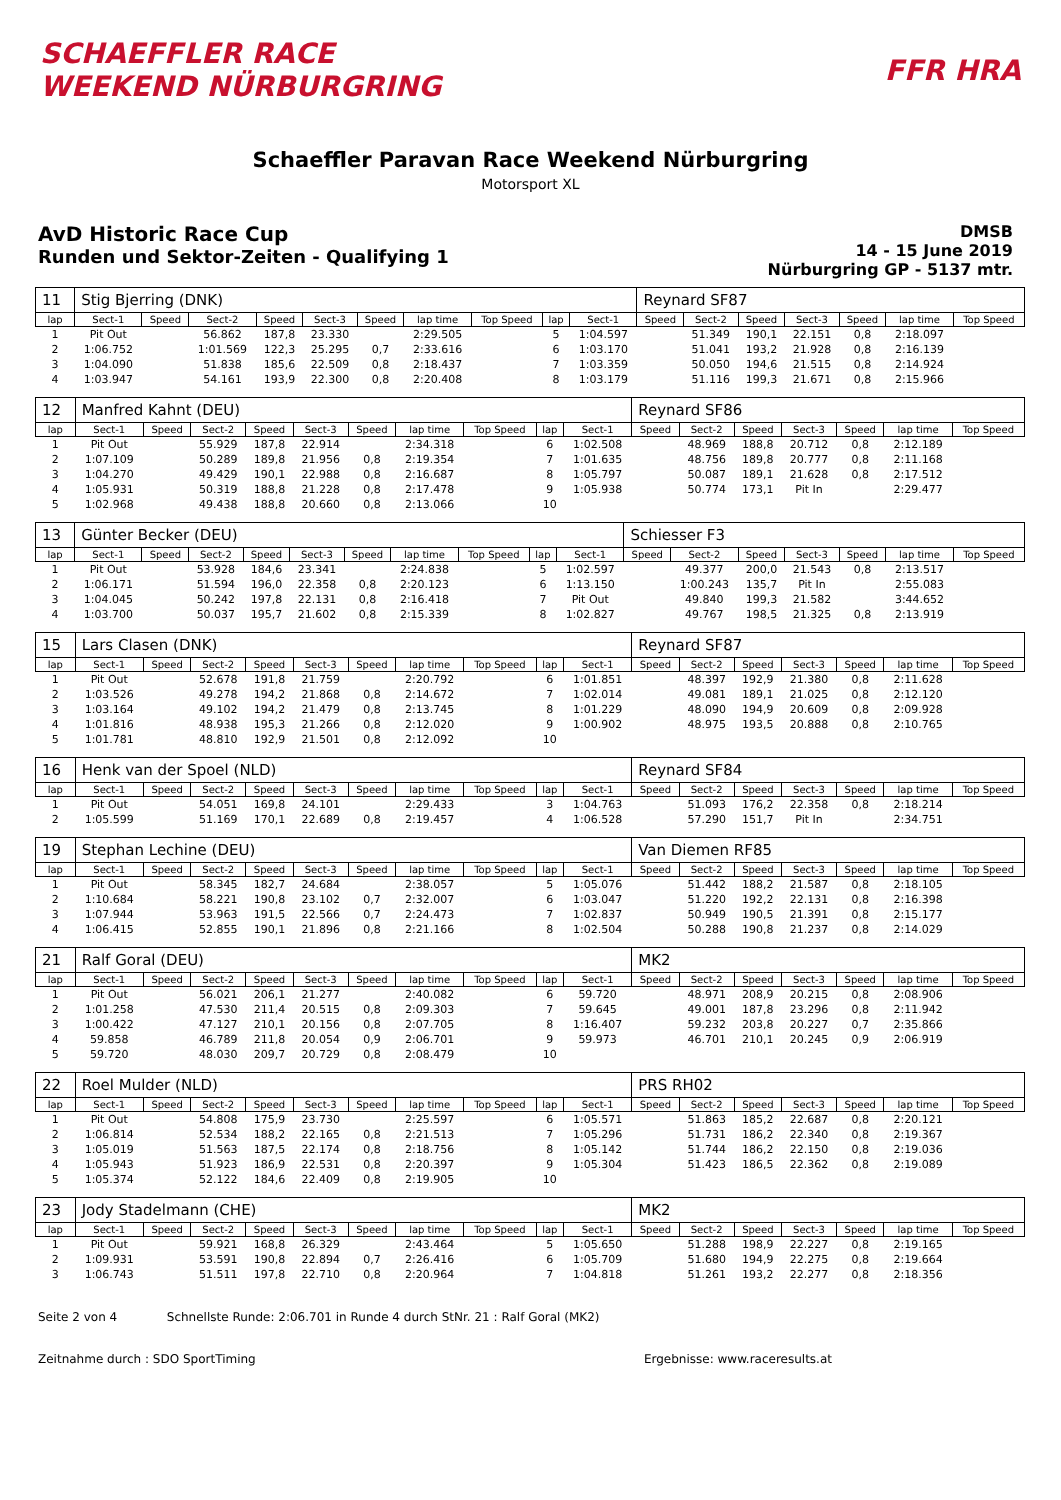SCHAEFFLER RACE
WEEKEND NÜRBURGRING
FFR HRA
Schaeffler Paravan Race Weekend Nürburgring
Motorsport XL
AvD Historic Race Cup
Runden und Sektor-Zeiten - Qualifying 1
DMSB
14 - 15 June 2019
Nürburgring GP - 5137 mtr.
| 11 | Stig Bjerring (DNK) | | | | | | | | | | Reynard SF87 | | | | | | |
| lap | Sect-1 | Speed | Sect-2 | Speed | Sect-3 | Speed | lap time | Top Speed | lap | Sect-1 | Speed | Sect-2 | Speed | Sect-3 | Speed | lap time | Top Speed |
| 1 | Pit Out | | 56.862 | 187,8 | 23.330 | | 2:29.505 | | 5 | 1:04.597 | | 51.349 | 190,1 | 22.151 | 0,8 | 2:18.097 | |
| 2 | 1:06.752 | | 1:01.569 | 122,3 | 25.295 | 0,7 | 2:33.616 | | 6 | 1:03.170 | | 51.041 | 193,2 | 21.928 | 0,8 | 2:16.139 | |
| 3 | 1:04.090 | | 51.838 | 185,6 | 22.509 | 0,8 | 2:18.437 | | 7 | 1:03.359 | | 50.050 | 194,6 | 21.515 | 0,8 | 2:14.924 | |
| 4 | 1:03.947 | | 54.161 | 193,9 | 22.300 | 0,8 | 2:20.408 | | 8 | 1:03.179 | | 51.116 | 199,3 | 21.671 | 0,8 | 2:15.966 | |
| 12 | Manfred Kahnt (DEU) | | | | | | | | | | Reynard SF86 | | | | | | |
| lap | Sect-1 | Speed | Sect-2 | Speed | Sect-3 | Speed | lap time | Top Speed | lap | Sect-1 | Speed | Sect-2 | Speed | Sect-3 | Speed | lap time | Top Speed |
| 1 | Pit Out | | 55.929 | 187,8 | 22.914 | | 2:34.318 | | 6 | 1:02.508 | | 48.969 | 188,8 | 20.712 | 0,8 | 2:12.189 | |
| 2 | 1:07.109 | | 50.289 | 189,8 | 21.956 | 0,8 | 2:19.354 | | 7 | 1:01.635 | | 48.756 | 189,8 | 20.777 | 0,8 | 2:11.168 | |
| 3 | 1:04.270 | | 49.429 | 190,1 | 22.988 | 0,8 | 2:16.687 | | 8 | 1:05.797 | | 50.087 | 189,1 | 21.628 | 0,8 | 2:17.512 | |
| 4 | 1:05.931 | | 50.319 | 188,8 | 21.228 | 0,8 | 2:17.478 | | 9 | 1:05.938 | | 50.774 | 173,1 | Pit In | | 2:29.477 | |
| 5 | 1:02.968 | | 49.438 | 188,8 | 20.660 | 0,8 | 2:13.066 | | 10 | | | | | | | | |
| 13 | Günter Becker (DEU) | | | | | | | | | | Schiesser F3 | | | | | | |
| lap | Sect-1 | Speed | Sect-2 | Speed | Sect-3 | Speed | lap time | Top Speed | lap | Sect-1 | Speed | Sect-2 | Speed | Sect-3 | Speed | lap time | Top Speed |
| 1 | Pit Out | | 53.928 | 184,6 | 23.341 | | 2:24.838 | | 5 | 1:02.597 | | 49.377 | 200,0 | 21.543 | 0,8 | 2:13.517 | |
| 2 | 1:06.171 | | 51.594 | 196,0 | 22.358 | 0,8 | 2:20.123 | | 6 | 1:13.150 | | 1:00.243 | 135,7 | Pit In | | 2:55.083 | |
| 3 | 1:04.045 | | 50.242 | 197,8 | 22.131 | 0,8 | 2:16.418 | | 7 | Pit Out | | 49.840 | 199,3 | 21.582 | | 3:44.652 | |
| 4 | 1:03.700 | | 50.037 | 195,7 | 21.602 | 0,8 | 2:15.339 | | 8 | 1:02.827 | | 49.767 | 198,5 | 21.325 | 0,8 | 2:13.919 | |
| 15 | Lars Clasen (DNK) | | | | | | | | | | Reynard SF87 | | | | | | |
| lap | Sect-1 | Speed | Sect-2 | Speed | Sect-3 | Speed | lap time | Top Speed | lap | Sect-1 | Speed | Sect-2 | Speed | Sect-3 | Speed | lap time | Top Speed |
| 1 | Pit Out | | 52.678 | 191,8 | 21.759 | | 2:20.792 | | 6 | 1:01.851 | | 48.397 | 192,9 | 21.380 | 0,8 | 2:11.628 | |
| 2 | 1:03.526 | | 49.278 | 194,2 | 21.868 | 0,8 | 2:14.672 | | 7 | 1:02.014 | | 49.081 | 189,1 | 21.025 | 0,8 | 2:12.120 | |
| 3 | 1:03.164 | | 49.102 | 194,2 | 21.479 | 0,8 | 2:13.745 | | 8 | 1:01.229 | | 48.090 | 194,9 | 20.609 | 0,8 | 2:09.928 | |
| 4 | 1:01.816 | | 48.938 | 195,3 | 21.266 | 0,8 | 2:12.020 | | 9 | 1:00.902 | | 48.975 | 193,5 | 20.888 | 0,8 | 2:10.765 | |
| 5 | 1:01.781 | | 48.810 | 192,9 | 21.501 | 0,8 | 2:12.092 | | 10 | | | | | | | | |
| 16 | Henk van der Spoel (NLD) | | | | | | | | | | Reynard SF84 | | | | | | |
| lap | Sect-1 | Speed | Sect-2 | Speed | Sect-3 | Speed | lap time | Top Speed | lap | Sect-1 | Speed | Sect-2 | Speed | Sect-3 | Speed | lap time | Top Speed |
| 1 | Pit Out | | 54.051 | 169,8 | 24.101 | | 2:29.433 | | 3 | 1:04.763 | | 51.093 | 176,2 | 22.358 | 0,8 | 2:18.214 | |
| 2 | 1:05.599 | | 51.169 | 170,1 | 22.689 | 0,8 | 2:19.457 | | 4 | 1:06.528 | | 57.290 | 151,7 | Pit In | | 2:34.751 | |
| 19 | Stephan Lechine (DEU) | | | | | | | | | | Van Diemen RF85 | | | | | | |
| lap | Sect-1 | Speed | Sect-2 | Speed | Sect-3 | Speed | lap time | Top Speed | lap | Sect-1 | Speed | Sect-2 | Speed | Sect-3 | Speed | lap time | Top Speed |
| 1 | Pit Out | | 58.345 | 182,7 | 24.684 | | 2:38.057 | | 5 | 1:05.076 | | 51.442 | 188,2 | 21.587 | 0,8 | 2:18.105 | |
| 2 | 1:10.684 | | 58.221 | 190,8 | 23.102 | 0,7 | 2:32.007 | | 6 | 1:03.047 | | 51.220 | 192,2 | 22.131 | 0,8 | 2:16.398 | |
| 3 | 1:07.944 | | 53.963 | 191,5 | 22.566 | 0,7 | 2:24.473 | | 7 | 1:02.837 | | 50.949 | 190,5 | 21.391 | 0,8 | 2:15.177 | |
| 4 | 1:06.415 | | 52.855 | 190,1 | 21.896 | 0,8 | 2:21.166 | | 8 | 1:02.504 | | 50.288 | 190,8 | 21.237 | 0,8 | 2:14.029 | |
| 21 | Ralf Goral (DEU) | | | | | | | | | | MK2 | | | | | | |
| lap | Sect-1 | Speed | Sect-2 | Speed | Sect-3 | Speed | lap time | Top Speed | lap | Sect-1 | Speed | Sect-2 | Speed | Sect-3 | Speed | lap time | Top Speed |
| 1 | Pit Out | | 56.021 | 206,1 | 21.277 | | 2:40.082 | | 6 | 59.720 | | 48.971 | 208,9 | 20.215 | 0,8 | 2:08.906 | |
| 2 | 1:01.258 | | 47.530 | 211,4 | 20.515 | 0,8 | 2:09.303 | | 7 | 59.645 | | 49.001 | 187,8 | 23.296 | 0,8 | 2:11.942 | |
| 3 | 1:00.422 | | 47.127 | 210,1 | 20.156 | 0,8 | 2:07.705 | | 8 | 1:16.407 | | 59.232 | 203,8 | 20.227 | 0,7 | 2:35.866 | |
| 4 | 59.858 | | 46.789 | 211,8 | 20.054 | 0,9 | 2:06.701 | | 9 | 59.973 | | 46.701 | 210,1 | 20.245 | 0,9 | 2:06.919 | |
| 5 | 59.720 | | 48.030 | 209,7 | 20.729 | 0,8 | 2:08.479 | | 10 | | | | | | | | |
| 22 | Roel Mulder (NLD) | | | | | | | | | | PRS RH02 | | | | | | |
| lap | Sect-1 | Speed | Sect-2 | Speed | Sect-3 | Speed | lap time | Top Speed | lap | Sect-1 | Speed | Sect-2 | Speed | Sect-3 | Speed | lap time | Top Speed |
| 1 | Pit Out | | 54.808 | 175,9 | 23.730 | | 2:25.597 | | 6 | 1:05.571 | | 51.863 | 185,2 | 22.687 | 0,8 | 2:20.121 | |
| 2 | 1:06.814 | | 52.534 | 188,2 | 22.165 | 0,8 | 2:21.513 | | 7 | 1:05.296 | | 51.731 | 186,2 | 22.340 | 0,8 | 2:19.367 | |
| 3 | 1:05.019 | | 51.563 | 187,5 | 22.174 | 0,8 | 2:18.756 | | 8 | 1:05.142 | | 51.744 | 186,2 | 22.150 | 0,8 | 2:19.036 | |
| 4 | 1:05.943 | | 51.923 | 186,9 | 22.531 | 0,8 | 2:20.397 | | 9 | 1:05.304 | | 51.423 | 186,5 | 22.362 | 0,8 | 2:19.089 | |
| 5 | 1:05.374 | | 52.122 | 184,6 | 22.409 | 0,8 | 2:19.905 | | 10 | | | | | | | | |
| 23 | Jody Stadelmann (CHE) | | | | | | | | | | MK2 | | | | | | |
| lap | Sect-1 | Speed | Sect-2 | Speed | Sect-3 | Speed | lap time | Top Speed | lap | Sect-1 | Speed | Sect-2 | Speed | Sect-3 | Speed | lap time | Top Speed |
| 1 | Pit Out | | 59.921 | 168,8 | 26.329 | | 2:43.464 | | 5 | 1:05.650 | | 51.288 | 198,9 | 22.227 | 0,8 | 2:19.165 | |
| 2 | 1:09.931 | | 53.591 | 190,8 | 22.894 | 0,7 | 2:26.416 | | 6 | 1:05.709 | | 51.680 | 194,9 | 22.275 | 0,8 | 2:19.664 | |
| 3 | 1:06.743 | | 51.511 | 197,8 | 22.710 | 0,8 | 2:20.964 | | 7 | 1:04.818 | | 51.261 | 193,2 | 22.277 | 0,8 | 2:18.356 | |
Seite 2 von 4 Schnellste Runde: 2:06.701 in Runde 4 durch StNr. 21 : Ralf Goral (MK2)
Zeitnahme durch : SDO SportTiming Ergebnisse: www.raceresults.at